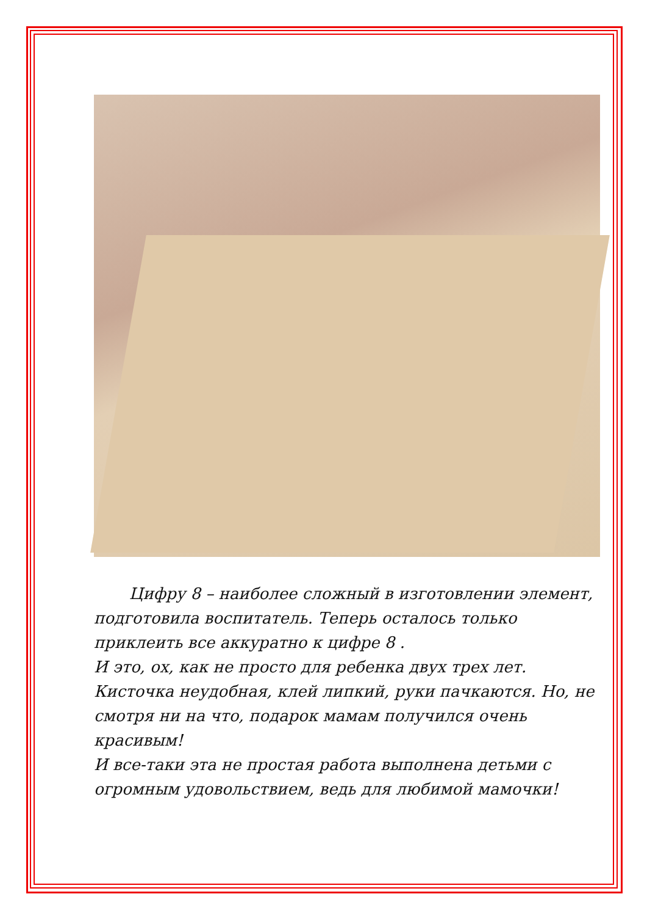Цифру 8 – наиболее сложный в изготовлении элемент, подготовила воспитатель. Теперь осталось только приклеить все аккуратно к цифре 8 .
И это, ох, как не просто для ребенка двух трех лет. Кисточка неудобная, клей липкий, руки пачкаются. Но, не смотря ни на что, подарок мамам получился очень красивым!
И все-таки эта не простая работа выполнена детьми с огромным удовольствием, ведь для любимой мамочки!